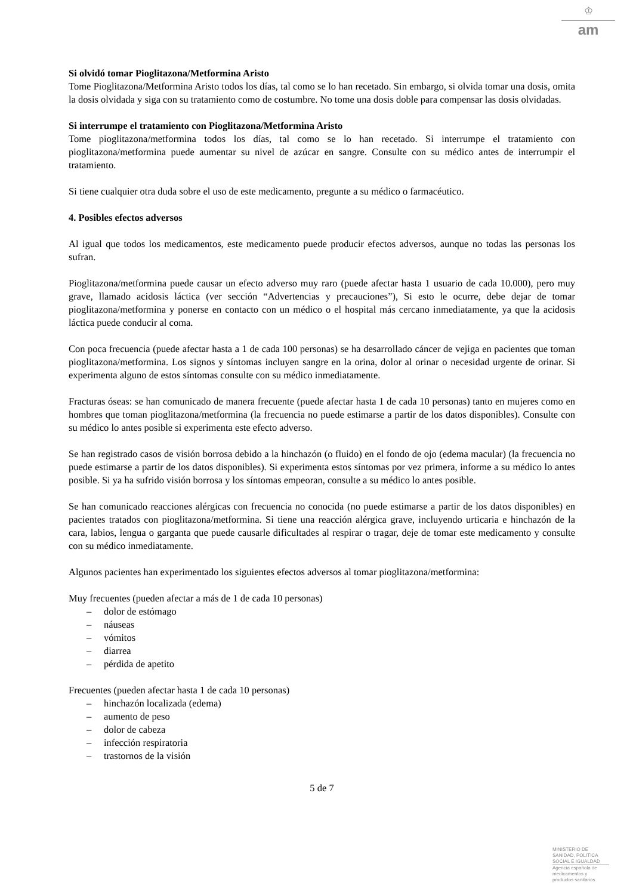♔
am
Si olvidó tomar Pioglitazona/Metformina Aristo
Tome Pioglitazona/Metformina Aristo todos los días, tal como se lo han recetado. Sin embargo, si olvida tomar una dosis, omita la dosis olvidada y siga con su tratamiento como de costumbre. No tome una dosis doble para compensar las dosis olvidadas.
Si interrumpe el tratamiento con Pioglitazona/Metformina Aristo
Tome pioglitazona/metformina todos los días, tal como se lo han recetado. Si interrumpe el tratamiento con pioglitazona/metformina puede aumentar su nivel de azúcar en sangre. Consulte con su médico antes de interrumpir el tratamiento.
Si tiene cualquier otra duda sobre el uso de este medicamento, pregunte a su médico o farmacéutico.
4. Posibles efectos adversos
Al igual que todos los medicamentos, este medicamento puede producir efectos adversos, aunque no todas las personas los sufran.
Pioglitazona/metformina puede causar un efecto adverso muy raro (puede afectar hasta 1 usuario de cada 10.000), pero muy grave, llamado acidosis láctica (ver sección “Advertencias y precauciones”), Si esto le ocurre, debe dejar de tomar pioglitazona/metformina y ponerse en contacto con un médico o el hospital más cercano inmediatamente, ya que la acidosis láctica puede conducir al coma.
Con poca frecuencia (puede afectar hasta a 1 de cada 100 personas) se ha desarrollado cáncer de vejiga en pacientes que toman pioglitazona/metformina. Los signos y síntomas incluyen sangre en la orina, dolor al orinar o necesidad urgente de orinar. Si experimenta alguno de estos síntomas consulte con su médico inmediatamente.
Fracturas óseas: se han comunicado de manera frecuente (puede afectar hasta 1 de cada 10 personas) tanto en mujeres como en hombres que toman pioglitazona/metformina (la frecuencia no puede estimarse a partir de los datos disponibles). Consulte con su médico lo antes posible si experimenta este efecto adverso.
Se han registrado casos de visión borrosa debido a la hinchazón (o fluido) en el fondo de ojo (edema macular) (la frecuencia no puede estimarse a partir de los datos disponibles). Si experimenta estos síntomas por vez primera, informe a su médico lo antes posible. Si ya ha sufrido visión borrosa y los síntomas empeoran, consulte a su médico lo antes posible.
Se han comunicado reacciones alérgicas con frecuencia no conocida (no puede estimarse a partir de los datos disponibles) en pacientes tratados con pioglitazona/metformina. Si tiene una reacción alérgica grave, incluyendo urticaria e hinchazón de la cara, labios, lengua o garganta que puede causarle dificultades al respirar o tragar, deje de tomar este medicamento y consulte con su médico inmediatamente.
Algunos pacientes han experimentado los siguientes efectos adversos al tomar pioglitazona/metformina:
Muy frecuentes (pueden afectar a más de 1 de cada 10 personas)
– dolor de estómago
– náuseas
– vómitos
– diarrea
– pérdida de apetito
Frecuentes (pueden afectar hasta 1 de cada 10 personas)
– hinchazón localizada (edema)
– aumento de peso
– dolor de cabeza
– infección respiratoria
– trastornos de la visión
5 de 7
MINISTERIO DE
SANIDAD, POLITICA
SOCIAL E IGUALDAD
Agencia española de
medicamentos y
productos sanitarios